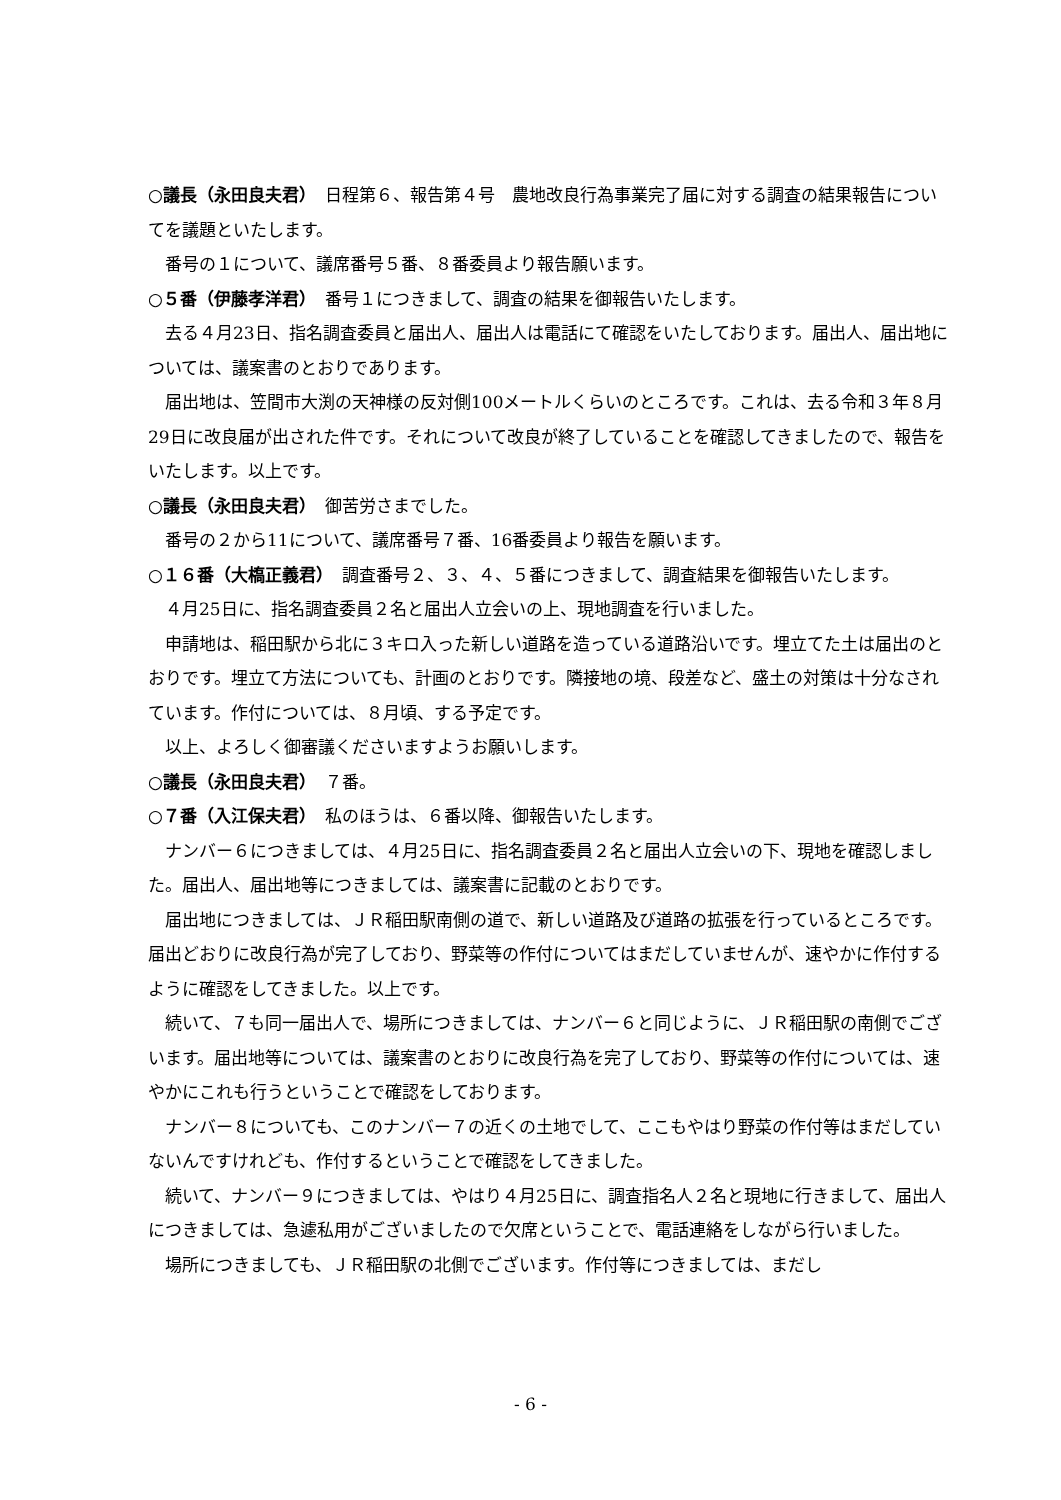○議長（永田良夫君）　日程第６、報告第４号　農地改良行為事業完了届に対する調査の結果報告についてを議題といたします。
番号の１について、議席番号５番、８番委員より報告願います。
○５番（伊藤孝洋君）　番号１につきまして、調査の結果を御報告いたします。
去る４月23日、指名調査委員と届出人、届出人は電話にて確認をいたしております。届出人、届出地については、議案書のとおりであります。
届出地は、笠間市大渕の天神様の反対側100メートルくらいのところです。これは、去る令和３年８月29日に改良届が出された件です。それについて改良が終了していることを確認してきましたので、報告をいたします。以上です。
○議長（永田良夫君）　御苦労さまでした。
番号の２から11について、議席番号７番、16番委員より報告を願います。
○１６番（大槗正義君）　調査番号２、３、４、５番につきまして、調査結果を御報告いたします。
４月25日に、指名調査委員２名と届出人立会いの上、現地調査を行いました。
申請地は、稲田駅から北に３キロ入った新しい道路を造っている道路沿いです。埋立てた土は届出のとおりです。埋立て方法についても、計画のとおりです。隣接地の境、段差など、盛土の対策は十分なされています。作付については、８月頃、する予定です。
以上、よろしく御審議くださいますようお願いします。
○議長（永田良夫君）　７番。
○７番（入江保夫君）　私のほうは、６番以降、御報告いたします。
ナンバー６につきましては、４月25日に、指名調査委員２名と届出人立会いの下、現地を確認しました。届出人、届出地等につきましては、議案書に記載のとおりです。
届出地につきましては、ＪＲ稲田駅南側の道で、新しい道路及び道路の拡張を行っているところです。届出どおりに改良行為が完了しており、野菜等の作付についてはまだしていませんが、速やかに作付するように確認をしてきました。以上です。
続いて、７も同一届出人で、場所につきましては、ナンバー６と同じように、ＪＲ稲田駅の南側でございます。届出地等については、議案書のとおりに改良行為を完了しており、野菜等の作付については、速やかにこれも行うということで確認をしております。
ナンバー８についても、このナンバー７の近くの土地でして、ここもやはり野菜の作付等はまだしていないんですけれども、作付するということで確認をしてきました。
続いて、ナンバー９につきましては、やはり４月25日に、調査指名人２名と現地に行きまして、届出人につきましては、急遽私用がございましたので欠席ということで、電話連絡をしながら行いました。
場所につきましても、ＪＲ稲田駅の北側でございます。作付等につきましては、まだし
- 6 -